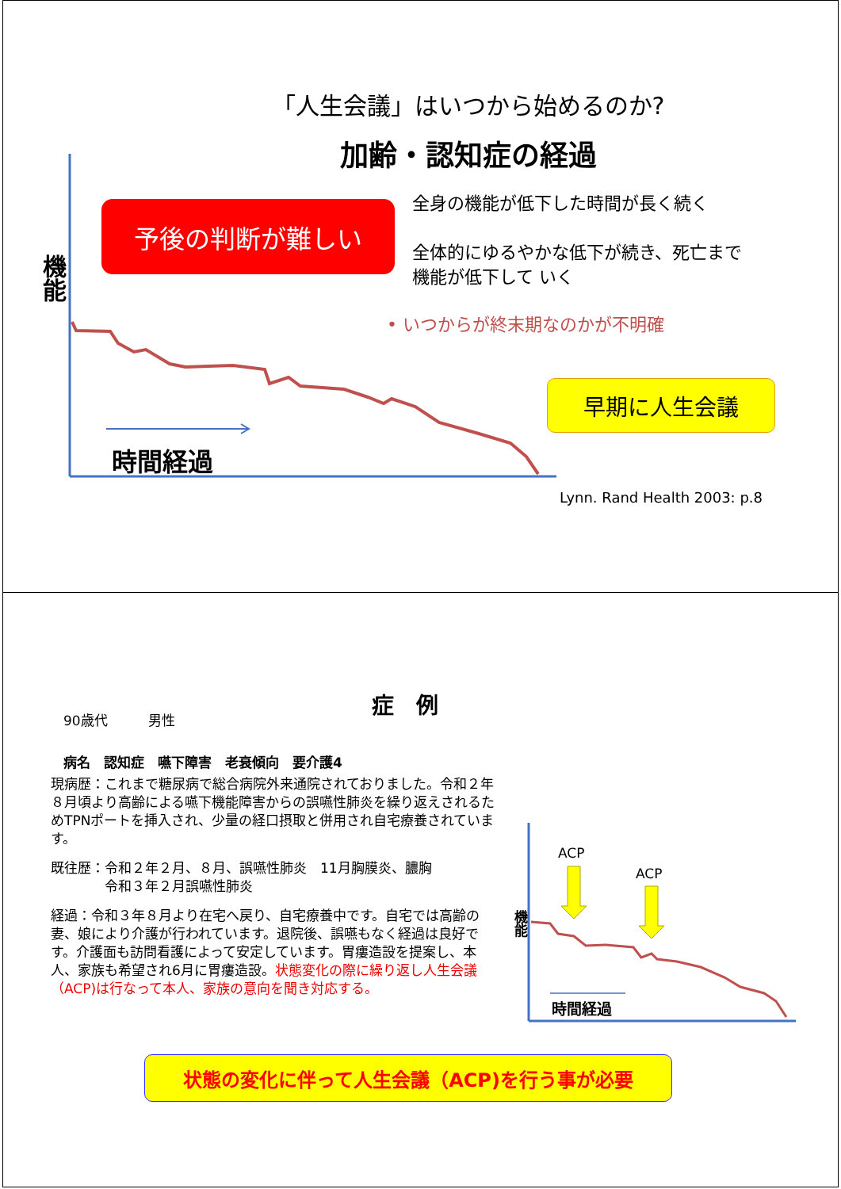機能
「人生会議」はいつから始めるのか?
加齢・認知症の経過
予後の判断が難しい
全身の機能が低下した時間が長く続く
全体的にゆるやかな低下が続き、死亡まで
機能が低下して いく
• いつからが終末期なのかが不明確
早期に人生会議
時間経過
Lynn. Rand Health 2003: p.8
症　例
90歳代　　　男性
病名　認知症　嚥下障害　老衰傾向　要介護4
現病歴：これまで糖尿病で総合病院外来通院されておりました。令和２年８月頃より高齢による嚥下機能障害からの誤嚥性肺炎を繰り返えされるためTPNポートを挿入され、少量の経口摂取と併用され自宅療養されています。
既往歴：令和２年２月、８月、誤嚥性肺炎　11月胸膜炎、膿胸
　　　　令和３年２月誤嚥性肺炎
経過：令和３年８月より在宅へ戻り、自宅療養中です。自宅では高齢の妻、娘により介護が行われています。退院後、誤嚥もなく経過は良好です。介護面も訪問看護によって安定しています。胃瘻造設を提案し、本人、家族も希望され6月に胃瘻造設。状態変化の際に繰り返し人生会議（ACP)は行なって本人、家族の意向を聞き対応する。
ACP
ACP
機能
時間経過
状態の変化に伴って人生会議（ACP)を行う事が必要